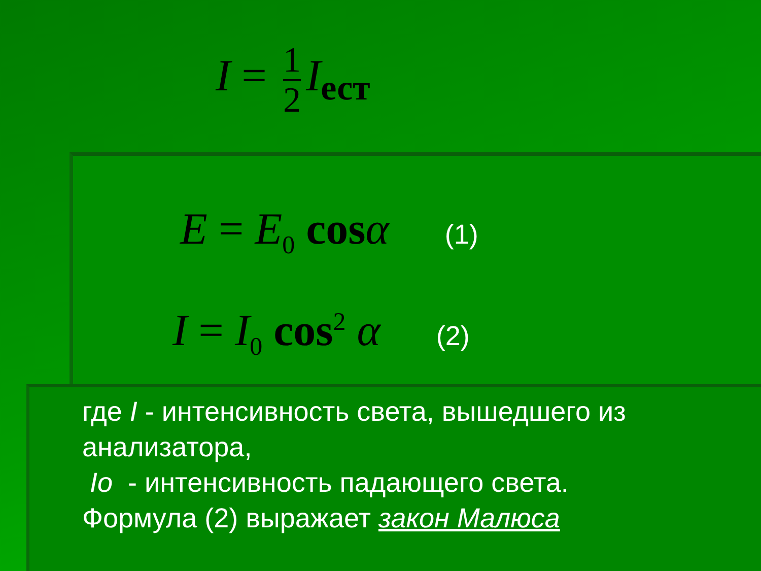I = 1 2 I<sub>ест</sub>
E = E<sub>0</sub> cos α (1)
I = I<sub>0</sub> cos<sup>2</sup> α (2)
где I - интенсивность света, вышедшего из анализатора,
Io - интенсивность падающего света.
Формула (2) выражает закон Малюса